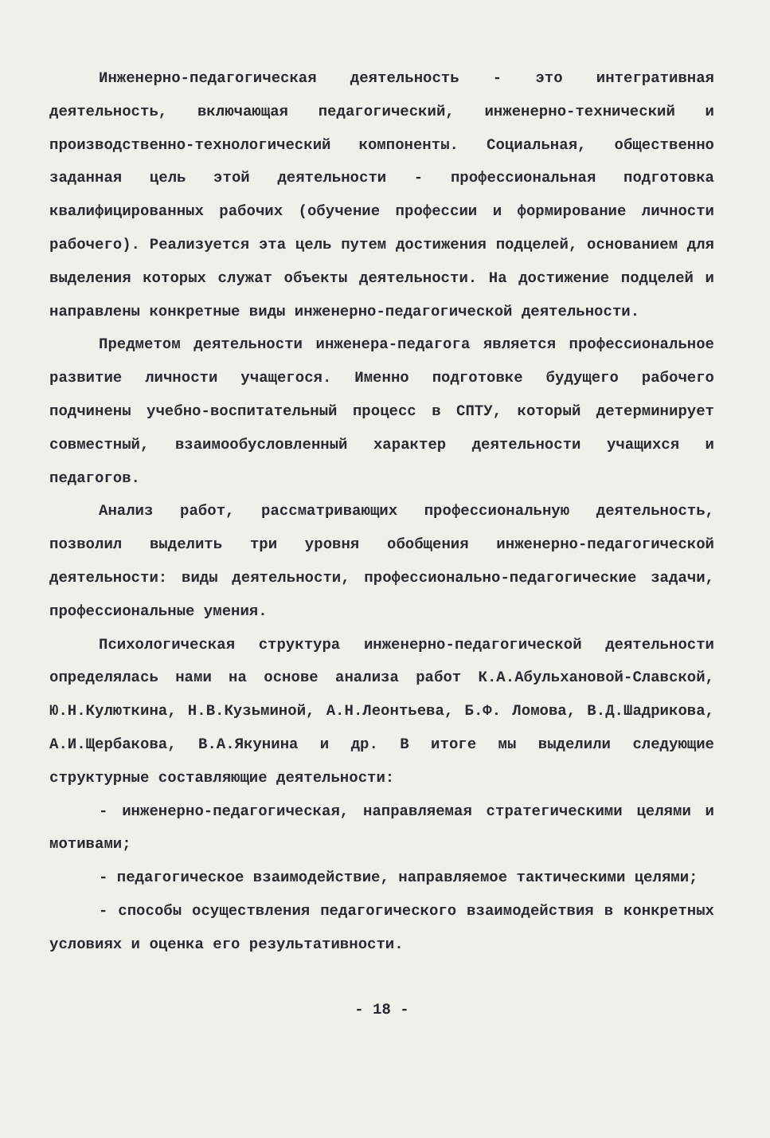Инженерно-педагогическая деятельность - это интегративная деятельность, включающая педагогический, инженерно-технический и производственно-технологический компоненты. Социальная, общественно заданная цель этой деятельности - профессиональная подготовка квалифицированных рабочих (обучение профессии и формирование личности рабочего). Реализуется эта цель путем достижения подцелей, основанием для выделения которых служат объекты деятельности. На достижение подцелей и направлены конкретные виды инженерно-педагогической деятельности.
Предметом деятельности инженера-педагога является профессиональное развитие личности учащегося. Именно подготовке будущего рабочего подчинены учебно-воспитательный процесс в СПТУ, который детерминирует совместный, взаимообусловленный характер деятельности учащихся и педагогов.
Анализ работ, рассматривающих профессиональную деятельность, позволил выделить три уровня обобщения инженерно-педагогической деятельности: виды деятельности, профессионально-педагогические задачи, профессиональные умения.
Психологическая структура инженерно-педагогической деятельности определялась нами на основе анализа работ К.А.Абульхановой-Славской, Ю.Н.Кулюткина, Н.В.Кузьминой, А.Н.Леонтьева, Б.Ф. Ломова, В.Д.Шадрикова, А.И.Щербакова, В.А.Якунина и др. В итоге мы выделили следующие структурные составляющие деятельности:
- инженерно-педагогическая, направляемая стратегическими целями и мотивами;
- педагогическое взаимодействие, направляемое тактическими целями;
- способы осуществления педагогического взаимодействия в конкретных условиях и оценка его результативности.
- 18 -